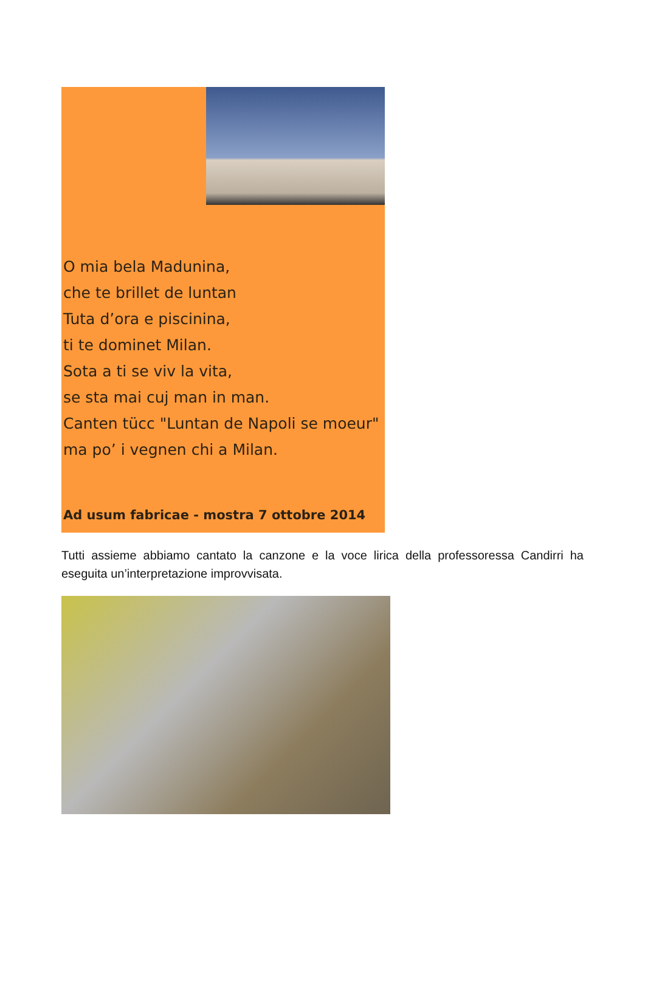O mia bela Madunina,
che te brillet de luntan
Tuta d’ora e piscinina,
ti te dominet Milan.
Sota a ti se viv la vita,
se sta mai cuj man in man.
Canten tücc "Luntan de Napoli se moeur"
ma po’ i vegnen chi a Milan.
Ad usum fabricae - mostra 7 ottobre 2014
Tutti assieme abbiamo cantato la canzone e la voce lirica della professoressa Candirri ha eseguita un’interpretazione improvvisata.